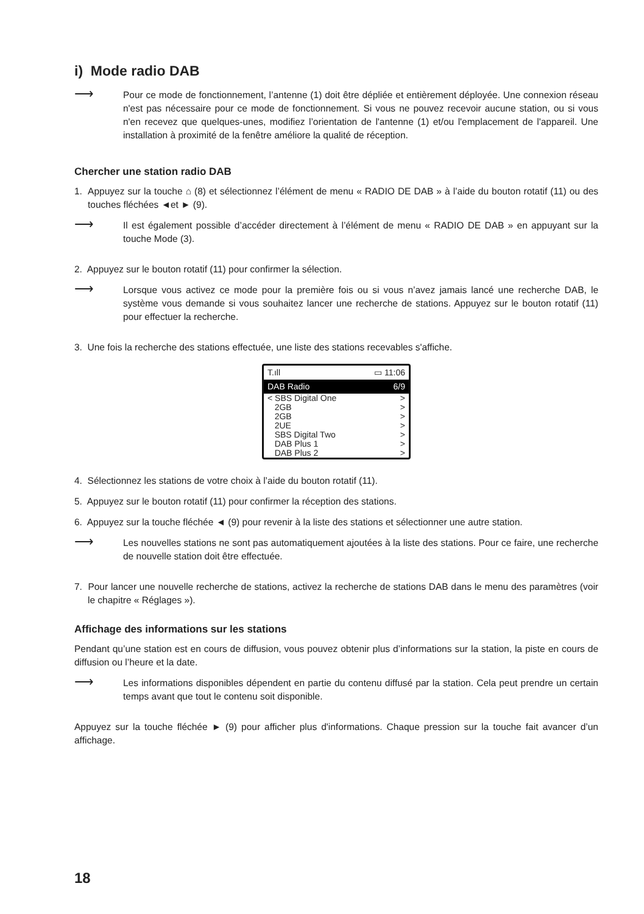i) Mode radio DAB
⟶
Pour ce mode de fonctionnement, l’antenne (1) doit être dépliée et entièrement déployée. Une connexion réseau n'est pas nécessaire pour ce mode de fonctionnement. Si vous ne pouvez recevoir aucune station, ou si vous n'en recevez que quelques-unes, modifiez l’orientation de l'antenne (1) et/ou l'emplacement de l'appareil. Une installation à proximité de la fenêtre améliore la qualité de réception.
Chercher une station radio DAB
1. Appuyez sur la touche ⌂ (8) et sélectionnez l’élément de menu « RADIO DE DAB » à l’aide du bouton rotatif (11) ou des touches fléchées ◄et ► (9).
⟶
Il est également possible d’accéder directement à l’élément de menu « RADIO DE DAB » en appuyant sur la touche Mode (3).
2. Appuyez sur le bouton rotatif (11) pour confirmer la sélection.
⟶
Lorsque vous activez ce mode pour la première fois ou si vous n’avez jamais lancé une recherche DAB, le système vous demande si vous souhaitez lancer une recherche de stations. Appuyez sur le bouton rotatif (11) pour effectuer la recherche.
3. Une fois la recherche des stations effectuée, une liste des stations recevables s'affiche.
T.ıll ▭ 11:06
DAB Radio 6/9
< SBS Digital One >
2GB >
2GB >
2UE >
SBS Digital Two >
DAB Plus 1 >
DAB Plus 2 >
4. Sélectionnez les stations de votre choix à l’aide du bouton rotatif (11).
5. Appuyez sur le bouton rotatif (11) pour confirmer la réception des stations.
6. Appuyez sur la touche fléchée ◄ (9) pour revenir à la liste des stations et sélectionner une autre station.
⟶
Les nouvelles stations ne sont pas automatiquement ajoutées à la liste des stations. Pour ce faire, une recherche de nouvelle station doit être effectuée.
7. Pour lancer une nouvelle recherche de stations, activez la recherche de stations DAB dans le menu des paramètres (voir le chapitre « Réglages »).
Affichage des informations sur les stations
Pendant qu’une station est en cours de diffusion, vous pouvez obtenir plus d’informations sur la station, la piste en cours de diffusion ou l’heure et la date.
⟶
Les informations disponibles dépendent en partie du contenu diffusé par la station. Cela peut prendre un certain temps avant que tout le contenu soit disponible.
Appuyez sur la touche fléchée ► (9) pour afficher plus d'informations. Chaque pression sur la touche fait avancer d’un affichage.
18